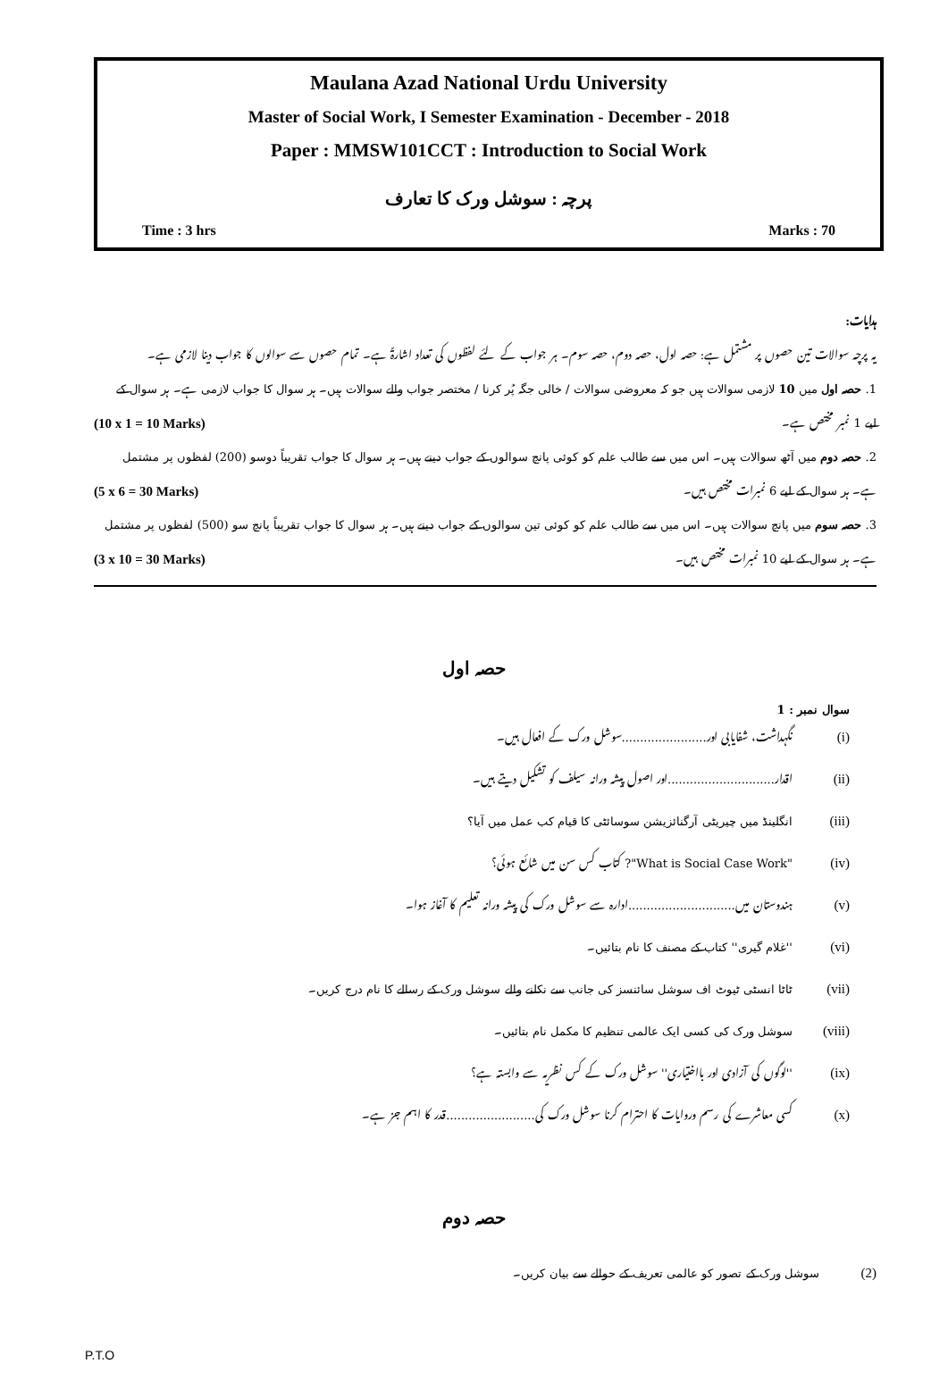Maulana Azad National Urdu University
Master of Social Work, I Semester Examination - December - 2018
Paper : MMSW101CCT : Introduction to Social Work
پرچہ : سوشل ورک کا تعارف
Time : 3 hrs Marks : 70
ہدایات:
یہ پرچہ سوالات تین حصوں پر مشتمل ہے: حصہ اول، حصہ دوم، حصہ سوم۔ ہر جواب کے لئے لفظوں کی تعداد اشارۃً ہے۔ تمام حصوں سے سوالوں کا جواب دینا لازمی ہے۔
1. حصہ اول میں 10 لازمی سوالات ہیں جو کہ معروضی سوالات / خالی جگہ پُر کرنا / مختصر جواب والے سوالات ہیں۔ ہر سوال کا جواب لازمی ہے۔ ہر سوال کے
لیے 1 نمبر مختص ہے۔ (10 x 1 = 10 Marks)
2. حصہ دوم میں آٹھ سوالات ہیں۔ اس میں سے طالب علم کو کوئی پانچ سوالوں کے جواب دینے ہیں۔ ہر سوال کا جواب تقریباً دوسو (200) لفظوں پر مشتمل
ہے۔ ہر سوال کے لیے 6 نمبرات مختص ہیں۔ (5 x 6 = 30 Marks)
3. حصہ سوم میں پانچ سوالات ہیں۔ اس میں سے طالب علم کو کوئی تین سوالوں کے جواب دینے ہیں۔ ہر سوال کا جواب تقریباً پانچ سو (500) لفظوں پر مشتمل
ہے۔ ہر سوال کے لیے 10 نمبرات مختص ہیں۔ (3 x 10 = 30 Marks)
حصہ اول
سوال نمبر : 1
(i) نگہداشت، شفایابی اور.......................سوشل ورک کے افعال ہیں۔
(ii) اقدار.............................اور اصول پیشہ ورانہ سیلف کو تشکیل دیتے ہیں۔
(iii) انگلینڈ میں چیریٹی آرگنائزیشن سوسائٹی کا قیام کب عمل میں آیا؟
(iv) "What is Social Case Work"? کتاب کس سن میں شائع ہوئی؟
(v) ہندوستان میں.............................ادارہ سے سوشل ورک کی پیشہ ورانہ تعلیم کا آغاز ہوا۔
(vi) ''غلام گیری'' کتاب کے مصنف کا نام بتائیں۔
(vii) ٹاٹا انسٹی ٹیوٹ اف سوشل سائنسز کی جانب سے نکلنے والے سوشل ورک کے رسالے کا نام درج کریں۔
(viii) سوشل ورک کی کسی ایک عالمی تنظیم کا مکمل نام بتائیں۔
(ix) ''لوگوں کی آزادی اور بااختیاری'' سوشل ورک کے کس نظریہ سے وابستہ ہے؟
(x) کسی معاشرے کی رسم وروایات کا احترام کرنا سوشل ورک کی........................قدر کا اہم جز ہے۔
حصہ دوم
(2) سوشل ورک کے تصور کو عالمی تعریف کے حوالے سے بیان کریں۔
P.T.O